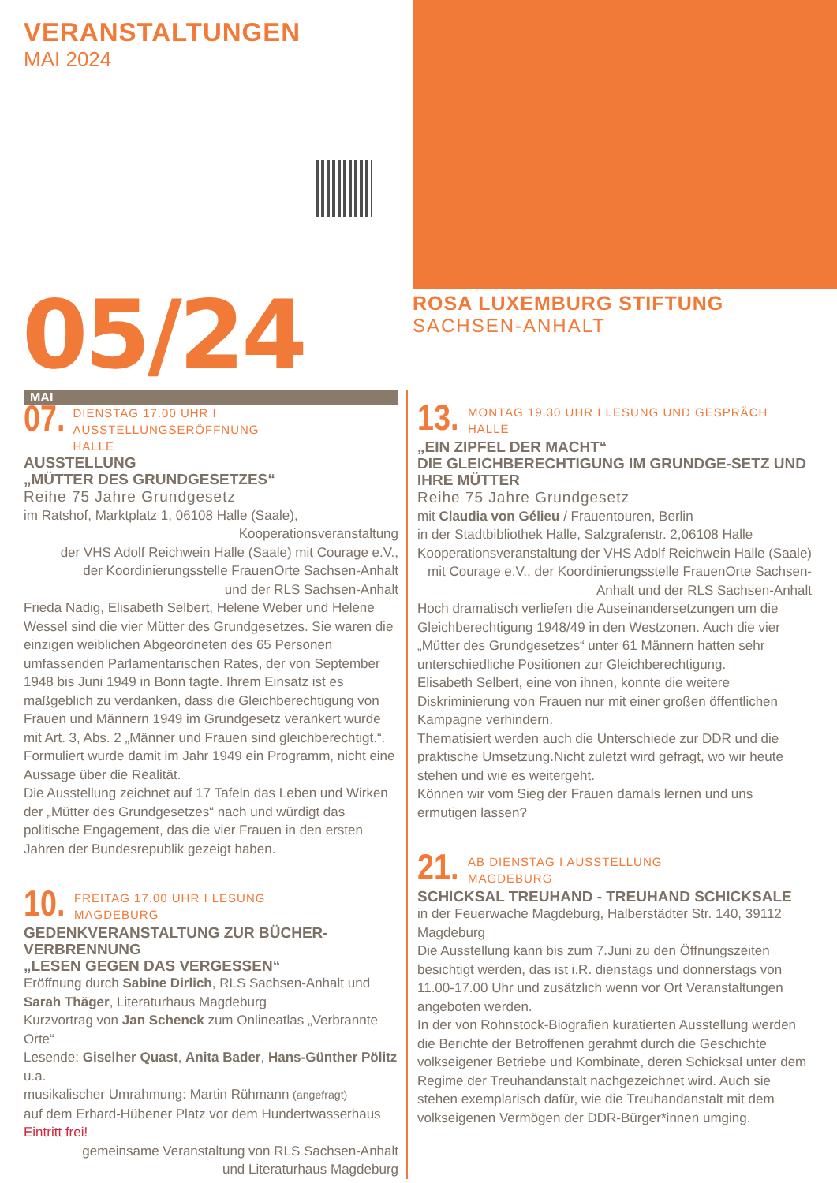VERANSTALTUNGEN
MAI 2024
05/24
ROSA LUXEMBURG STIFTUNG
SACHSEN-ANHALT
MAI
07.
DIENSTAG 17.00 UHR I AUSSTELLUNGSERÖFFNUNG
HALLE
AUSSTELLUNG
„MÜTTER DES GRUNDGESETZES“
Reihe 75 Jahre Grundgesetz
im Ratshof, Marktplatz 1, 06108 Halle (Saale),
Kooperationsveranstaltung
der VHS Adolf Reichwein Halle (Saale) mit Courage e.V.,
der Koordinierungsstelle FrauenOrte Sachsen-Anhalt
und der RLS Sachsen-Anhalt
Frieda Nadig, Elisabeth Selbert, Helene Weber und Helene Wessel sind die vier Mütter des Grundgesetzes. Sie waren die einzigen weiblichen Abgeordneten des 65 Personen umfassenden Parlamentarischen Rates, der von September 1948 bis Juni 1949 in Bonn tagte. Ihrem Einsatz ist es maßgeblich zu verdanken, dass die Gleichberechtigung von Frauen und Männern 1949 im Grundgesetz verankert wurde mit Art. 3, Abs. 2 „Männer und Frauen sind gleichberechtigt.“. Formuliert wurde damit im Jahr 1949 ein Programm, nicht eine Aussage über die Realität.
Die Ausstellung zeichnet auf 17 Tafeln das Leben und Wirken der „Mütter des Grundgesetzes“ nach und würdigt das politische Engagement, das die vier Frauen in den ersten Jahren der Bundesrepublik gezeigt haben.
10.
FREITAG 17.00 UHR I LESUNG
MAGDEBURG
GEDENKVERANSTALTUNG ZUR BÜCHER-VERBRENNUNG
„LESEN GEGEN DAS VERGESSEN“
Eröffnung durch Sabine Dirlich, RLS Sachsen-Anhalt und Sarah Thäger, Literaturhaus Magdeburg
Kurzvortrag von Jan Schenck zum Onlineatlas „Verbrannte Orte“
Lesende: Giselher Quast, Anita Bader, Hans-Günther Pölitz u.a.
musikalischer Umrahmung: Martin Rühmann (angefragt)
auf dem Erhard-Hübener Platz vor dem Hundertwasserhaus
Eintritt frei!
gemeinsame Veranstaltung von RLS Sachsen-Anhalt
und Literaturhaus Magdeburg
13.
MONTAG 19.30 UHR I LESUNG UND GESPRÄCH
HALLE
„EIN ZIPFEL DER MACHT“
DIE GLEICHBERECHTIGUNG IM GRUNDGE-SETZ UND IHRE MÜTTER
Reihe 75 Jahre Grundgesetz
mit Claudia von Gélieu / Frauentouren, Berlin
in der Stadtbibliothek Halle, Salzgrafenstr. 2,06108 Halle
Kooperationsveranstaltung der VHS Adolf Reichwein Halle (Saale) mit Courage e.V., der Koordinierungsstelle FrauenOrte Sachsen-Anhalt und der RLS Sachsen-Anhalt
Hoch dramatisch verliefen die Auseinandersetzungen um die Gleichberechtigung 1948/49 in den Westzonen. Auch die vier „Mütter des Grundgesetzes“ unter 61 Männern hatten sehr unterschiedliche Positionen zur Gleichberechtigung.
Elisabeth Selbert, eine von ihnen, konnte die weitere Diskriminierung von Frauen nur mit einer großen öffentlichen Kampagne verhindern.
Thematisiert werden auch die Unterschiede zur DDR und die praktische Umsetzung.Nicht zuletzt wird gefragt, wo wir heute stehen und wie es weitergeht.
Können wir vom Sieg der Frauen damals lernen und uns ermutigen lassen?
21.
AB DIENSTAG I AUSSTELLUNG
MAGDEBURG
SCHICKSAL TREUHAND - TREUHAND SCHICKSALE
in der Feuerwache Magdeburg, Halberstädter Str. 140, 39112 Magdeburg
Die Ausstellung kann bis zum 7.Juni zu den Öffnungszeiten besichtigt werden, das ist i.R. dienstags und donnerstags von 11.00-17.00 Uhr und zusätzlich wenn vor Ort Veranstaltungen angeboten werden.
In der von Rohnstock-Biografien kuratierten Ausstellung werden die Berichte der Betroffenen gerahmt durch die Geschichte volkseigener Betriebe und Kombinate, deren Schicksal unter dem Regime der Treuhandanstalt nachgezeichnet wird. Auch sie stehen exemplarisch dafür, wie die Treuhandanstalt mit dem volkseigenen Vermögen der DDR-Bürger*innen umging.